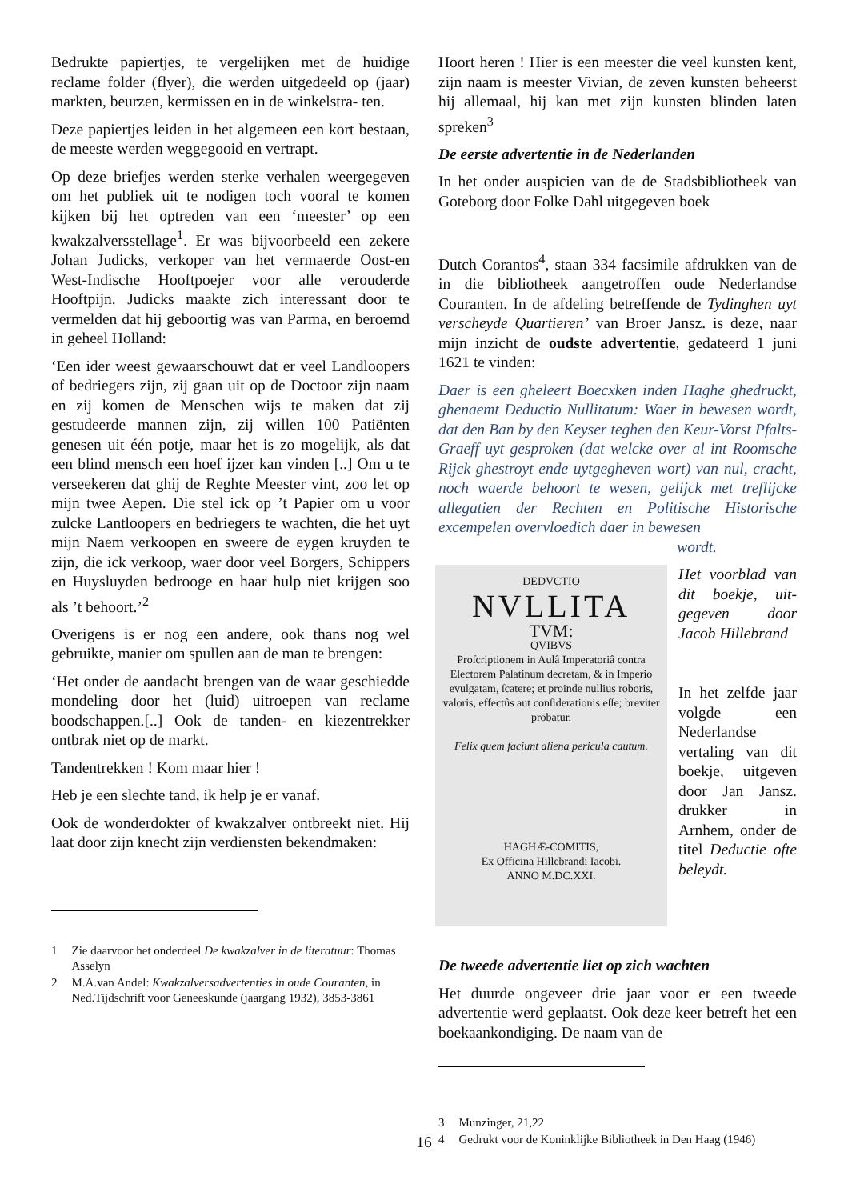Bedrukte papiertjes, te vergelijken met de huidige reclame folder (flyer), die werden uitgedeeld op (jaar) markten, beurzen, kermissen en in de winkelstra- ten.
Deze papiertjes leiden in het algemeen een kort bestaan, de meeste werden weggegooid en vertrapt.
Op deze briefjes werden sterke verhalen weergegeven om het publiek uit te nodigen toch vooral te komen kijken bij het optreden van een ‘meester’ op een kwakzalversstellage<sup>1</sup>. Er was bijvoorbeeld een zekere Johan Judicks, verkoper van het vermaerde Oost-en West-Indische Hooftpoejer voor alle verouderde Hooftpijn. Judicks maakte zich interessant door te vermelden dat hij geboortig was van Parma, en beroemd in geheel Holland:
‘Een ider weest gewaarschouwt dat er veel Landloopers of bedriegers zijn, zij gaan uit op de Doctoor zijn naam en zij komen de Menschen wijs te maken dat zij gestudeerde mannen zijn, zij willen 100 Patiënten genesen uit één potje, maar het is zo mogelijk, als dat een blind mensch een hoef ijzer kan vinden [..] Om u te verseekeren dat ghij de Reghte Meester vint, zoo let op mijn twee Aepen. Die stel ick op ’t Papier om u voor zulcke Lantloopers en bedriegers te wachten, die het uyt mijn Naem verkoopen en sweere de eygen kruyden te zijn, die ick verkoop, waer door veel Borgers, Schippers en Huysluyden bedrooge en haar hulp niet krijgen soo als ’t behoort.’<sup>2</sup>
Overigens is er nog een andere, ook thans nog wel gebruikte, manier om spullen aan de man te brengen:
‘Het onder de aandacht brengen van de waar geschiedde mondeling door het (luid) uitroepen van reclame boodschappen.[..] Ook de tanden- en kiezentrekker ontbrak niet op de markt.
Tandentrekken ! Kom maar hier !
Heb je een slechte tand, ik help je er vanaf.
Ook de wonderdokter of kwakzalver ontbreekt niet. Hij laat door zijn knecht zijn verdiensten bekendmaken:
1 Zie daarvoor het onderdeel De kwakzalver in de literatuur: Thomas Asselyn
2 M.A.van Andel: Kwakzalversadvertenties in oude Couranten, in Ned.Tijdschrift voor Geneeskunde (jaargang 1932), 3853-3861
Hoort heren ! Hier is een meester die veel kunsten kent, zijn naam is meester Vivian, de zeven kunsten beheerst hij allemaal, hij kan met zijn kunsten blinden laten spreken<sup>3</sup>
De eerste advertentie in de Nederlanden
In het onder auspicien van de de Stadsbibliotheek van Goteborg door Folke Dahl uitgegeven boek
Dutch Corantos<sup>4</sup>, staan 334 facsimile afdrukken van de in die bibliotheek aangetroffen oude Nederlandse Couranten. In de afdeling betreffende de Tydinghen uyt verscheyde Quartieren’ van Broer Jansz. is deze, naar mijn inzicht de oudste advertentie, gedateerd 1 juni 1621 te vinden:
Daer is een gheleert Boecxken inden Haghe ghedruckt, ghenaemt Deductio Nullitatum: Waer in bewesen wordt, dat den Ban by den Keyser teghen den Keur-Vorst Pfalts-Graeff uyt gesproken (dat welcke over al int Roomsche Rijck ghestroyt ende uytgegheven wort) van nul, cracht, noch waerde behoort te wesen, gelijck met treflijcke allegatien der Rechten en Politische Historische excempelen overvloedich daer in bewesen
wordt.
DEDVCTIO
NVLLITA
TVM:
QVIBVS
Proſcriptionem in Aulâ Imperatoriâ contra Electorem Palatinum decretam, & in Imperio evulgatam, ſcatere; et proinde nullius roboris, valoris, effectûs aut conſiderationis eſſe; breviter probatur.
Felix quem faciunt aliena pericula cautum.
HAGHÆ-COMITIS,
Ex Officina Hillebrandi Iacobi.
ANNO M.DC.XXI.
Het voorblad van dit boekje, uit-gegeven door Jacob Hillebrand
In het zelfde jaar volgde een Nederlandse vertaling van dit boekje, uitgeven door Jan Jansz. drukker in Arnhem, onder de titel Deductie ofte beleydt.
De tweede advertentie liet op zich wachten
Het duurde ongeveer drie jaar voor er een tweede advertentie werd geplaatst. Ook deze keer betreft het een boekaankondiging. De naam van de
3 Munzinger, 21,22
4 Gedrukt voor de Koninklijke Bibliotheek in Den Haag (1946)
16